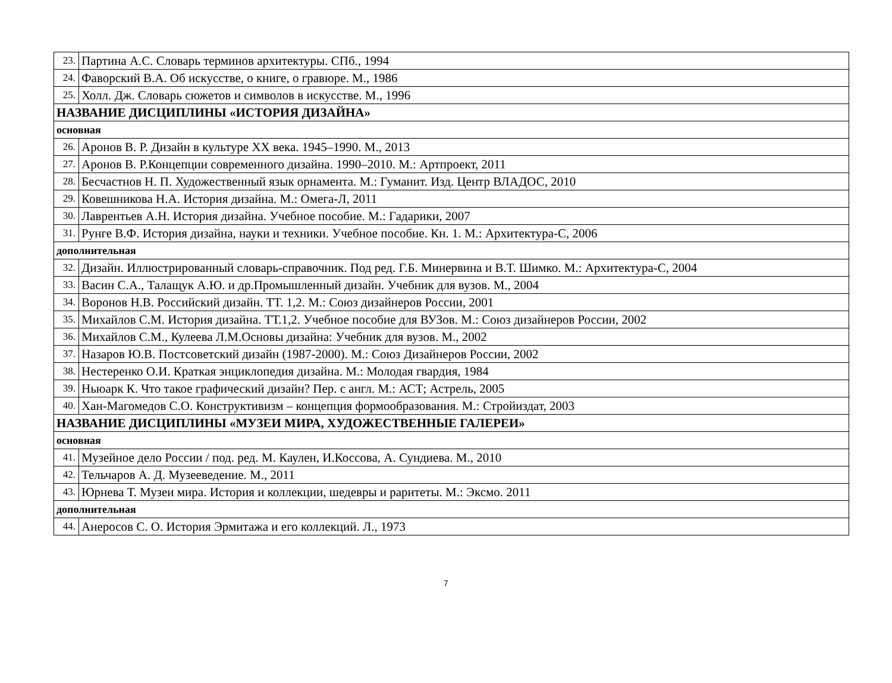| 23. | Партина А.С. Словарь терминов архитектуры. СПб., 1994 |
| 24. | Фаворский В.А. Об искусстве, о книге, о гравюре. М., 1986 |
| 25. | Холл. Дж. Словарь сюжетов и символов в искусстве. М., 1996 |
| НАЗВАНИЕ ДИСЦИПЛИНЫ «ИСТОРИЯ ДИЗАЙНА» | |
| основная | |
| 26. | Аронов В. Р. Дизайн в культуре XX века. 1945–1990. М., 2013 |
| 27. | Аронов В. Р.Концепции современного дизайна. 1990–2010. М.: Артпроект, 2011 |
| 28. | Бесчастнов Н. П. Художественный язык орнамента. М.: Гуманит. Изд. Центр ВЛАДОС, 2010 |
| 29. | Ковешникова Н.А. История дизайна. М.: Омега-Л, 2011 |
| 30. | Лаврентьев А.Н. История дизайна. Учебное пособие. М.: Гадарики, 2007 |
| 31. | Рунге В.Ф. История дизайна, науки и техники. Учебное пособие. Кн. 1. М.: Архитектура-С, 2006 |
| дополнительная | |
| 32. | Дизайн. Иллюстрированный словарь-справочник. Под ред. Г.Б. Минервина и В.Т. Шимко. М.: Архитектура-С, 2004 |
| 33. | Васин С.А., Талащук А.Ю. и др.Промышленный дизайн. Учебник для вузов. М., 2004 |
| 34. | Воронов Н.В. Российский дизайн. ТТ. 1,2. М.: Союз дизайнеров России, 2001 |
| 35. | Михайлов С.М. История дизайна. ТТ.1,2. Учебное пособие для ВУЗов. М.: Союз дизайнеров России, 2002 |
| 36. | Михайлов С.М., Кулеева Л.М.Основы дизайна: Учебник для вузов. М., 2002 |
| 37. | Назаров Ю.В. Постсоветский дизайн (1987-2000). М.: Союз Дизайнеров России, 2002 |
| 38. | Нестеренко О.И. Краткая энциклопедия дизайна. М.: Молодая гвардия, 1984 |
| 39. | Ньюарк К. Что такое графический дизайн? Пер. с англ. М.: АСТ; Астрель, 2005 |
| 40. | Хан-Магомедов С.О. Конструктивизм – концепция формообразования. М.: Стройиздат, 2003 |
| НАЗВАНИЕ ДИСЦИПЛИНЫ «МУЗЕИ МИРА, ХУДОЖЕСТВЕННЫЕ ГАЛЕРЕИ» | |
| основная | |
| 41. | Музейное дело России / под. ред. М. Каулен, И.Коссова, А. Сундиева. М., 2010 |
| 42. | Тельчаров А. Д. Музееведение. М., 2011 |
| 43. | Юрнева Т. Музеи мира. История и коллекции, шедевры и раритеты. М.: Эксмо. 2011 |
| дополнительная | |
| 44. | Анеросов С. О. История Эрмитажа и его коллекций. Л., 1973 |
7